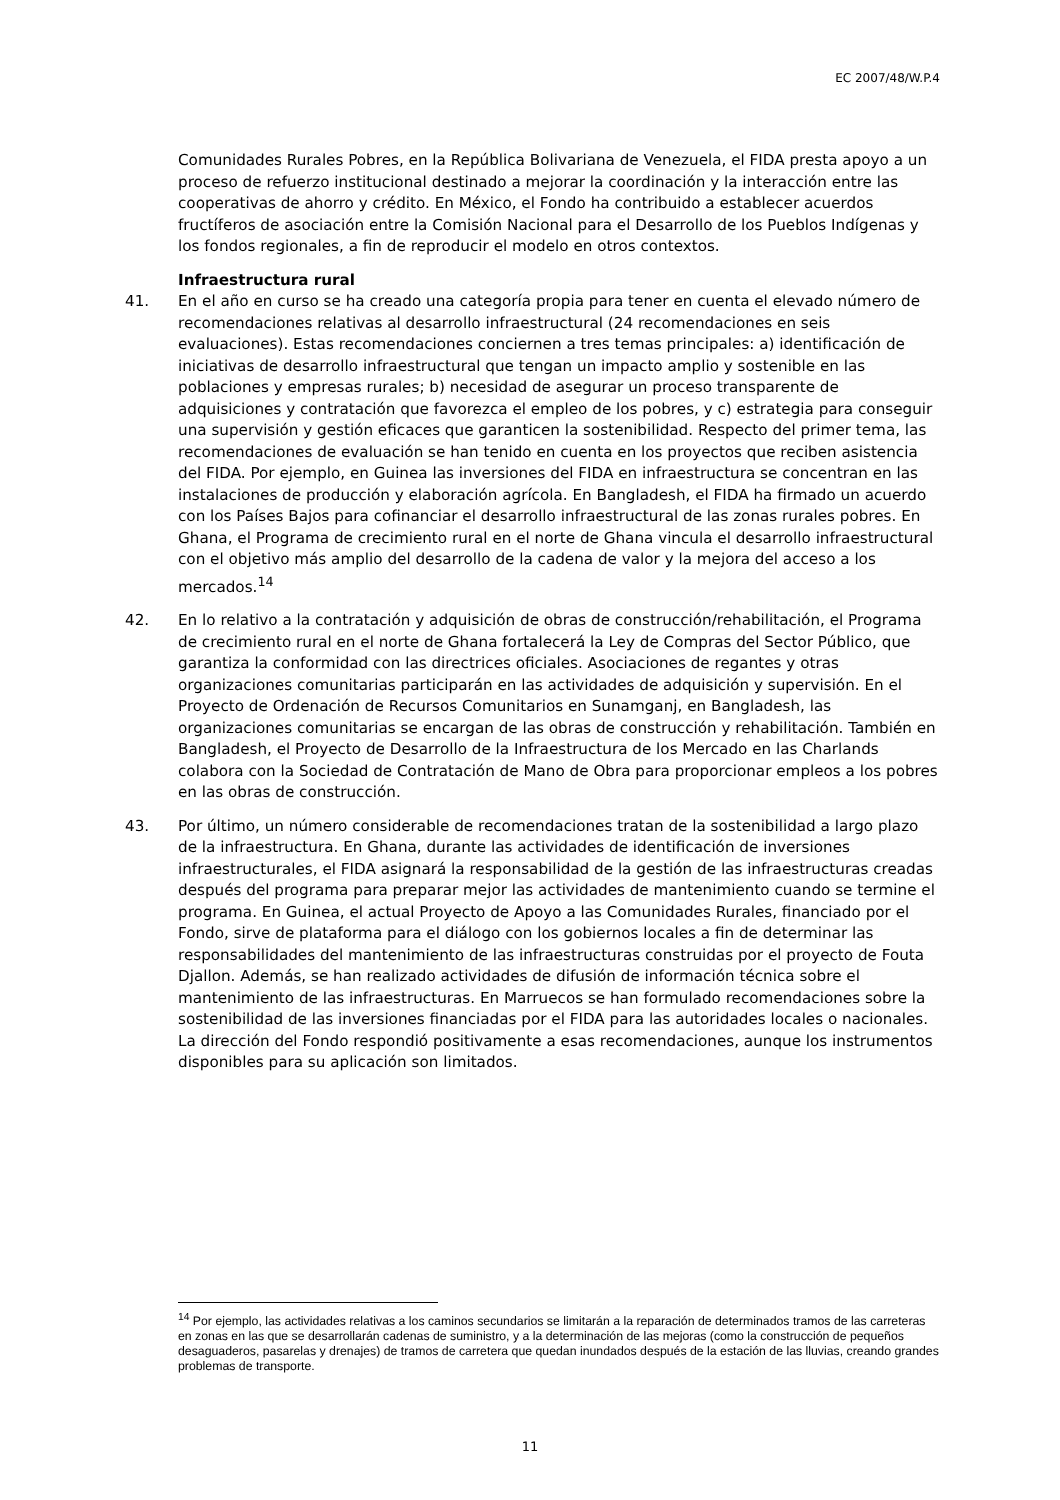EC 2007/48/W.P.4
Comunidades Rurales Pobres, en la República Bolivariana de Venezuela, el FIDA presta apoyo a un proceso de refuerzo institucional destinado a mejorar la coordinación y la interacción entre las cooperativas de ahorro y crédito. En México, el Fondo ha contribuido a establecer acuerdos fructíferos de asociación entre la Comisión Nacional para el Desarrollo de los Pueblos Indígenas y los fondos regionales, a fin de reproducir el modelo en otros contextos.
Infraestructura rural
41. En el año en curso se ha creado una categoría propia para tener en cuenta el elevado número de recomendaciones relativas al desarrollo infraestructural (24 recomendaciones en seis evaluaciones). Estas recomendaciones conciernen a tres temas principales: a) identificación de iniciativas de desarrollo infraestructural que tengan un impacto amplio y sostenible en las poblaciones y empresas rurales; b) necesidad de asegurar un proceso transparente de adquisiciones y contratación que favorezca el empleo de los pobres, y c) estrategia para conseguir una supervisión y gestión eficaces que garanticen la sostenibilidad. Respecto del primer tema, las recomendaciones de evaluación se han tenido en cuenta en los proyectos que reciben asistencia del FIDA. Por ejemplo, en Guinea las inversiones del FIDA en infraestructura se concentran en las instalaciones de producción y elaboración agrícola. En Bangladesh, el FIDA ha firmado un acuerdo con los Países Bajos para cofinanciar el desarrollo infraestructural de las zonas rurales pobres. En Ghana, el Programa de crecimiento rural en el norte de Ghana vincula el desarrollo infraestructural con el objetivo más amplio del desarrollo de la cadena de valor y la mejora del acceso a los mercados.<sup>14</sup>
42. En lo relativo a la contratación y adquisición de obras de construcción/rehabilitación, el Programa de crecimiento rural en el norte de Ghana fortalecerá la Ley de Compras del Sector Público, que garantiza la conformidad con las directrices oficiales. Asociaciones de regantes y otras organizaciones comunitarias participarán en las actividades de adquisición y supervisión. En el Proyecto de Ordenación de Recursos Comunitarios en Sunamganj, en Bangladesh, las organizaciones comunitarias se encargan de las obras de construcción y rehabilitación. También en Bangladesh, el Proyecto de Desarrollo de la Infraestructura de los Mercado en las Charlands colabora con la Sociedad de Contratación de Mano de Obra para proporcionar empleos a los pobres en las obras de construcción.
43. Por último, un número considerable de recomendaciones tratan de la sostenibilidad a largo plazo de la infraestructura. En Ghana, durante las actividades de identificación de inversiones infraestructurales, el FIDA asignará la responsabilidad de la gestión de las infraestructuras creadas después del programa para preparar mejor las actividades de mantenimiento cuando se termine el programa. En Guinea, el actual Proyecto de Apoyo a las Comunidades Rurales, financiado por el Fondo, sirve de plataforma para el diálogo con los gobiernos locales a fin de determinar las responsabilidades del mantenimiento de las infraestructuras construidas por el proyecto de Fouta Djallon. Además, se han realizado actividades de difusión de información técnica sobre el mantenimiento de las infraestructuras. En Marruecos se han formulado recomendaciones sobre la sostenibilidad de las inversiones financiadas por el FIDA para las autoridades locales o nacionales. La dirección del Fondo respondió positivamente a esas recomendaciones, aunque los instrumentos disponibles para su aplicación son limitados.
<sup>14</sup> Por ejemplo, las actividades relativas a los caminos secundarios se limitarán a la reparación de determinados tramos de las carreteras en zonas en las que se desarrollarán cadenas de suministro, y a la determinación de las mejoras (como la construcción de pequeños desaguaderos, pasarelas y drenajes) de tramos de carretera que quedan inundados después de la estación de las lluvias, creando grandes problemas de transporte.
11